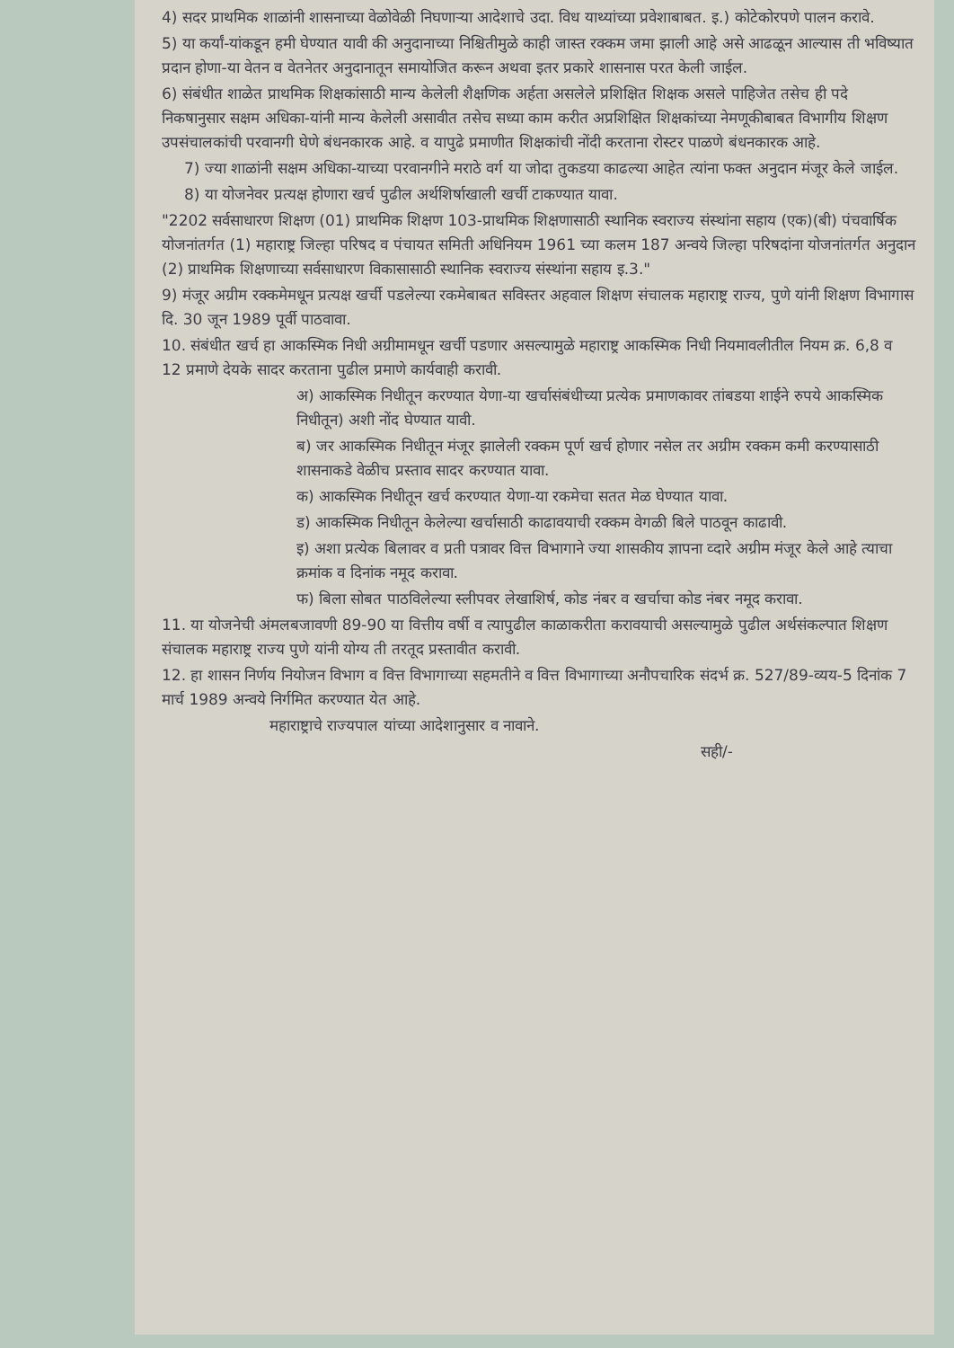4) सदर प्राथमिक शाळांनी शासनाच्या वेळोवेळी निघणाऱ्या आदेशाचे उदा. विध याथ्यांच्या प्रवेशाबाबत. इ.) कोटेकोरपणे पालन करावे.
5) या कर्यां-यांकडून हमी घेण्यात यावी की अनुदानाच्या निश्चितीमुळे काही जास्त रक्कम जमा झाली आहे असे आढळून आल्यास ती भविष्यात प्रदान होणा-या वेतन व वेतनेतर अनुदानातून समायोजित करून अथवा इतर प्रकारे शासनास परत केली जाईल.
6) संबंधीत शाळेत प्राथमिक शिक्षकांसाठी मान्य केलेली शैक्षणिक अर्हता असलेले प्रशिक्षित शिक्षक असले पाहिजेत तसेच ही पदे निकषानुसार सक्षम अधिका-यांनी मान्य केलेली असावीत तसेच सध्या काम करीत अप्रशिक्षित शिक्षकांच्या नेमणूकीबाबत विभागीय शिक्षण उपसंचालकांची परवानगी घेणे बंधनकारक आहे. व यापुढे प्रमाणीत शिक्षकांची नोंदी करताना रोस्टर पाळणे बंधनकारक आहे.
7) ज्या शाळांनी सक्षम अधिका-याच्या परवानगीने मराठे वर्ग या जोदा तुकडया काढल्या आहेत त्यांना फक्त अनुदान मंजूर केले जाईल.
8) या योजनेवर प्रत्यक्ष होणारा खर्च पुढील अर्थशिर्षाखाली खर्ची टाकण्यात यावा.
"2202 सर्वसाधारण शिक्षण (01) प्राथमिक शिक्षण 103-प्राथमिक शिक्षणासाठी स्थानिक स्वराज्य संस्थांना सहाय (एक)(बी) पंचवार्षिक योजनांतर्गत (1) महाराष्ट्र जिल्हा परिषद व पंचायत समिती अधिनियम 1961 च्या कलम 187 अन्वये जिल्हा परिषदांना योजनांतर्गत अनुदान (2) प्राथमिक शिक्षणाच्या सर्वसाधारण विकासासाठी स्थानिक स्वराज्य संस्थांना सहाय इ.3."
9) मंजूर अग्रीम रक्कमेमधून प्रत्यक्ष खर्ची पडलेल्या रकमेबाबत सविस्तर अहवाल शिक्षण संचालक महाराष्ट्र राज्य, पुणे यांनी शिक्षण विभागास दि. 30 जून 1989 पूर्वी पाठवावा.
10. संबंधीत खर्च हा आकस्मिक निधी अग्रीमामधून खर्ची पडणार असल्यामुळे महाराष्ट्र आकस्मिक निधी नियमावलीतील नियम क्र. 6,8 व 12 प्रमाणे देयके सादर करताना पुढील प्रमाणे कार्यवाही करावी.
अ) आकस्मिक निधीतून करण्यात येणा-या खर्चासंबंधीच्या प्रत्येक प्रमाणकावर तांबडया शाईने रुपये आकस्मिक निधीतून) अशी नोंद घेण्यात यावी.
ब) जर आकस्मिक निधीतून मंजूर झालेली रक्कम पूर्ण खर्च होणार नसेल तर अग्रीम रक्कम कमी करण्यासाठी शासनाकडे वेळीच प्रस्ताव सादर करण्यात यावा.
क) आकस्मिक निधीतून खर्च करण्यात येणा-या रकमेचा सतत मेळ घेण्यात यावा.
ड) आकस्मिक निधीतून केलेल्या खर्चासाठी काढावयाची रक्कम वेगळी बिले पाठवून काढावी.
इ) अशा प्रत्येक बिलावर व प्रती पत्रावर वित्त विभागाने ज्या शासकीय ज्ञापना व्दारे अग्रीम मंजूर केले आहे त्याचा क्रमांक व दिनांक नमूद करावा.
फ) बिला सोबत पाठविलेल्या स्लीपवर लेखाशिर्ष, कोड नंबर व खर्चाचा कोड नंबर नमूद करावा.
11. या योजनेची अंमलबजावणी 89-90 या वित्तीय वर्षी व त्यापुढील काळाकरीता करावयाची असल्यामुळे पुढील अर्थसंकल्पात शिक्षण संचालक महाराष्ट्र राज्य पुणे यांनी योग्य ती तरतूद प्रस्तावीत करावी.
12. हा शासन निर्णय नियोजन विभाग व वित्त विभागाच्या सहमतीने व वित्त विभागाच्या अनौपचारिक संदर्भ क्र. 527/89-व्यय-5 दिनांक 7 मार्च 1989 अन्वये निर्गमित करण्यात येत आहे.
महाराष्ट्राचे राज्यपाल यांच्या आदेशानुसार व नावाने.
सही/-